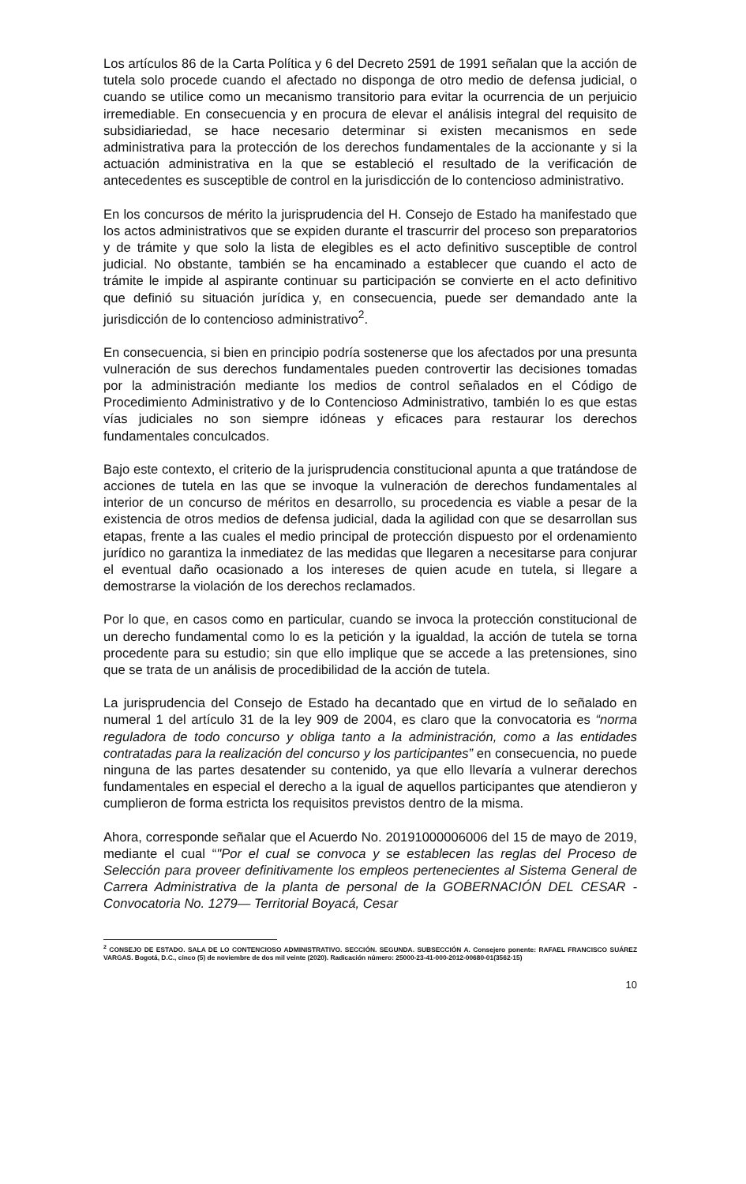Los artículos 86 de la Carta Política y 6 del Decreto 2591 de 1991 señalan que la acción de tutela solo procede cuando el afectado no disponga de otro medio de defensa judicial, o cuando se utilice como un mecanismo transitorio para evitar la ocurrencia de un perjuicio irremediable. En consecuencia y en procura de elevar el análisis integral del requisito de subsidiariedad, se hace necesario determinar si existen mecanismos en sede administrativa para la protección de los derechos fundamentales de la accionante y si la actuación administrativa en la que se estableció el resultado de la verificación de antecedentes es susceptible de control en la jurisdicción de lo contencioso administrativo.
En los concursos de mérito la jurisprudencia del H. Consejo de Estado ha manifestado que los actos administrativos que se expiden durante el trascurrir del proceso son preparatorios y de trámite y que solo la lista de elegibles es el acto definitivo susceptible de control judicial. No obstante, también se ha encaminado a establecer que cuando el acto de trámite le impide al aspirante continuar su participación se convierte en el acto definitivo que definió su situación jurídica y, en consecuencia, puede ser demandado ante la jurisdicción de lo contencioso administrativo<sup>2</sup>.
En consecuencia, si bien en principio podría sostenerse que los afectados por una presunta vulneración de sus derechos fundamentales pueden controvertir las decisiones tomadas por la administración mediante los medios de control señalados en el Código de Procedimiento Administrativo y de lo Contencioso Administrativo, también lo es que estas vías judiciales no son siempre idóneas y eficaces para restaurar los derechos fundamentales conculcados.
Bajo este contexto, el criterio de la jurisprudencia constitucional apunta a que tratándose de acciones de tutela en las que se invoque la vulneración de derechos fundamentales al interior de un concurso de méritos en desarrollo, su procedencia es viable a pesar de la existencia de otros medios de defensa judicial, dada la agilidad con que se desarrollan sus etapas, frente a las cuales el medio principal de protección dispuesto por el ordenamiento jurídico no garantiza la inmediatez de las medidas que llegaren a necesitarse para conjurar el eventual daño ocasionado a los intereses de quien acude en tutela, si llegare a demostrarse la violación de los derechos reclamados.
Por lo que, en casos como en particular, cuando se invoca la protección constitucional de un derecho fundamental como lo es la petición y la igualdad, la acción de tutela se torna procedente para su estudio; sin que ello implique que se accede a las pretensiones, sino que se trata de un análisis de procedibilidad de la acción de tutela.
La jurisprudencia del Consejo de Estado ha decantado que en virtud de lo señalado en numeral 1 del artículo 31 de la ley 909 de 2004, es claro que la convocatoria es “norma reguladora de todo concurso y obliga tanto a la administración, como a las entidades contratadas para la realización del concurso y los participantes” en consecuencia, no puede ninguna de las partes desatender su contenido, ya que ello llevaría a vulnerar derechos fundamentales en especial el derecho a la igual de aquellos participantes que atendieron y cumplieron de forma estricta los requisitos previstos dentro de la misma.
Ahora, corresponde señalar que el Acuerdo No. 20191000006006 del 15 de mayo de 2019, mediante el cual “"Por el cual se convoca y se establecen las reglas del Proceso de Selección para proveer definitivamente los empleos pertenecientes al Sistema General de Carrera Administrativa de la planta de personal de la GOBERNACIÓN DEL CESAR - Convocatoria No. 1279— Territorial Boyacá, Cesar
<sup>2</sup> CONSEJO DE ESTADO. SALA DE LO CONTENCIOSO ADMINISTRATIVO. SECCIÓN. SEGUNDA. SUBSECCIÓN A. Consejero ponente: RAFAEL FRANCISCO SUÁREZ VARGAS. Bogotá, D.C., cinco (5) de noviembre de dos mil veinte (2020). Radicación número: 25000-23-41-000-2012-00680-01(3562-15)
10